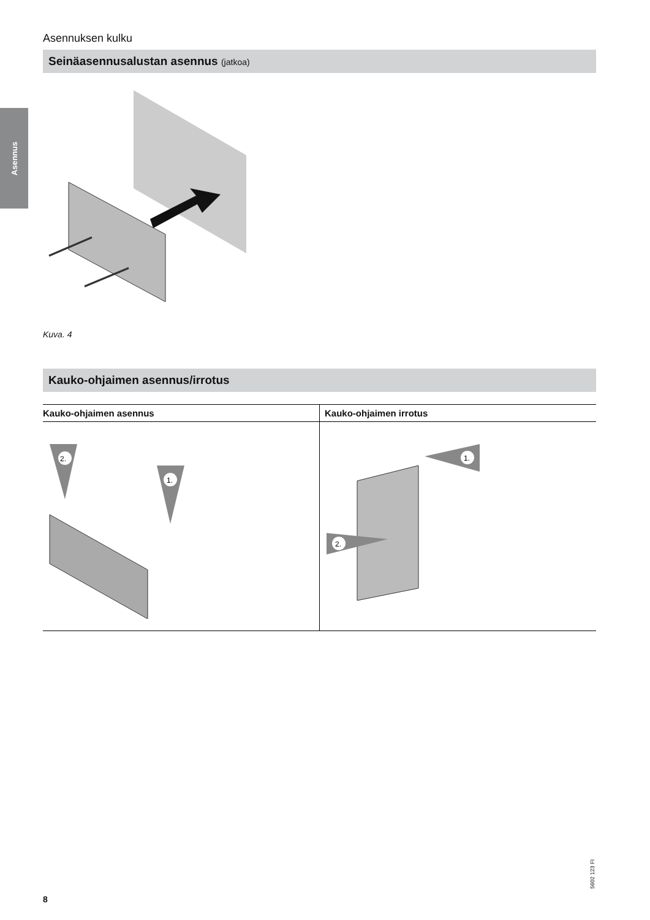Asennus
Asennuksen kulku
Seinäasennusalustan asennus (jatkoa)
Kuva. 4
Kauko-ohjaimen asennus/irrotus
| Kauko-ohjaimen asennus | Kauko-ohjaimen irrotus |
| --- | --- |
| 2. 1. | 1. 2. |
5602 123 FI
8